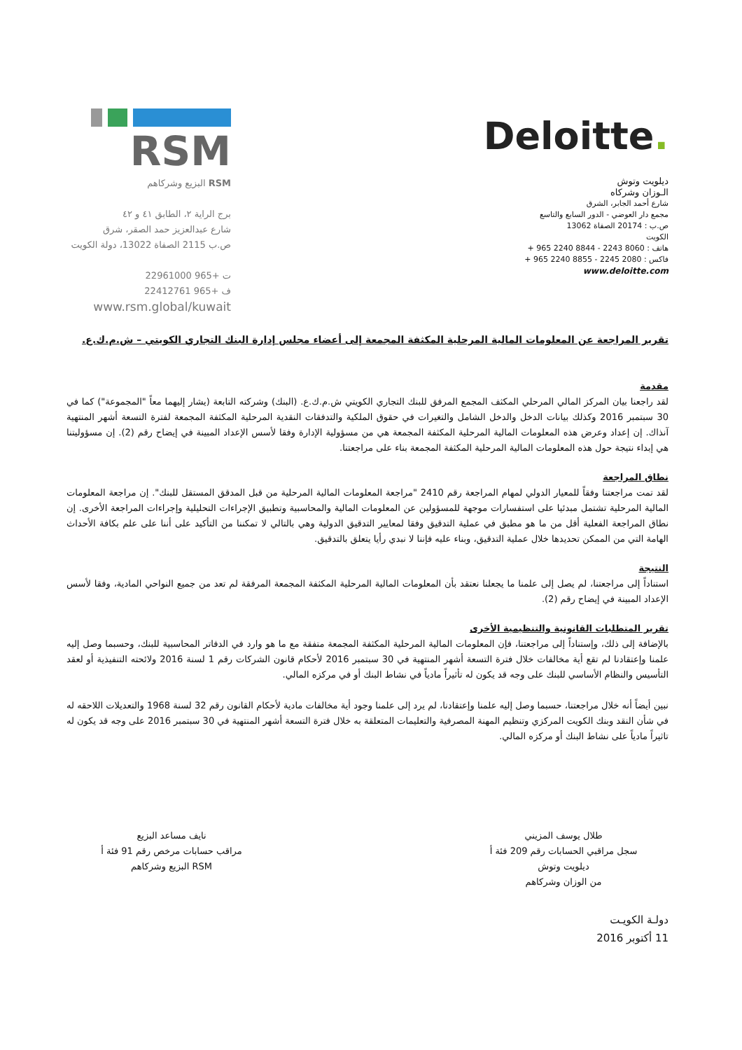RSM
RSM البزيع وشركاهم
برج الراية ٢، الطابق ٤١ و ٤٢
شارع عبدالعزيز حمد الصقر، شرق
ص.ب 2115 الصفاة 13022، دولة الكويت
ت +965 22961000
ف +965 22412761
www.rsm.global/kuwait
Deloitte.
ديلويت وتوش
الـوزان وشركاه
شارع أحمد الجابر، الشرق
مجمع دار العوضي - الدور السابع والتاسع
ص.ب : 20174 الصفاة 13062
الكويت
هاتف : 8060 2243 - 8844 2240 965 +
فاكس : 2080 2245 - 8855 2240 965 +
www.deloitte.com
تقرير المراجعة عن المعلومات المالية المرحلية المكثفة المجمعة إلى أعضاء مجلس إدارة البنك التجاري الكويتي – ش.م.ك.ع.
مقدمة
لقد راجعنا بيان المركز المالي المرحلي المكثف المجمع المرفق للبنك التجاري الكويتي ش.م.ك.ع. (البنك) وشركته التابعة (يشار إليهما معاً "المجموعة") كما في 30 سبتمبر 2016 وكذلك بيانات الدخل والدخل الشامل والتغيرات في حقوق الملكية والتدفقات النقدية المرحلية المكثفة المجمعة لفترة التسعة أشهر المنتهية آنذاك. إن إعداد وعرض هذه المعلومات المالية المرحلية المكثفة المجمعة هي من مسؤولية الإدارة وفقا لأسس الإعداد المبينة في إيضاح رقم (2). إن مسؤوليتنا هي إبداء نتيجة حول هذه المعلومات المالية المرحلية المكثفة المجمعة بناء على مراجعتنا.
نطاق المراجعة
لقد تمت مراجعتنا وفقاً للمعيار الدولي لمهام المراجعة رقم 2410 "مراجعة المعلومات المالية المرحلية من قبل المدقق المستقل للبنك". إن مراجعة المعلومات المالية المرحلية تشتمل مبدئيا على استفسارات موجهة للمسؤولين عن المعلومات المالية والمحاسبية وتطبيق الإجراءات التحليلية وإجراءات المراجعة الأخرى. إن نطاق المراجعة الفعلية أقل من ما هو مطبق في عملية التدقيق وفقا لمعايير التدقيق الدولية وهي بالتالي لا تمكننا من التأكيد على أننا على علم بكافة الأحداث الهامة التي من الممكن تحديدها خلال عملية التدقيق، وبناء عليه فإننا لا نبدي رأيا يتعلق بالتدقيق.
النتيجة
استناداً إلى مراجعتنا، لم يصل إلى علمنا ما يجعلنا نعتقد بأن المعلومات المالية المرحلية المكثفة المجمعة المرفقة لم تعد من جميع النواحي المادية، وفقا لأسس الإعداد المبينة في إيضاح رقم (2).
تقرير المتطلبات القانونية والتنظيمية الأخرى
بالإضافة إلى ذلك، وإستناداً إلى مراجعتنا، فإن المعلومات المالية المرحلية المكثفة المجمعة متفقة مع ما هو وارد في الدفاتر المحاسبية للبنك، وحسبما وصل إليه علمنا وإعتقادنا لم تقع أية مخالفات خلال فترة التسعة أشهر المنتهية في 30 سبتمبر 2016 لأحكام قانون الشركات رقم 1 لسنة 2016 ولائحته التنفيذية أو لعقد التأسيس والنظام الأساسي للبنك على وجه قد يكون له تأثيراً مادياً في نشاط البنك أو في مركزه المالي.
نبين أيضاً أنه خلال مراجعتنا، حسبما وصل إليه علمنا وإعتقادنا، لم يرد إلى علمنا وجود أية مخالفات مادية لأحكام القانون رقم 32 لسنة 1968 والتعديلات اللاحقه له في شأن النقد وبنك الكويت المركزي وتنظيم المهنة المصرفية والتعليمات المتعلقة به خلال فترة التسعة أشهر المنتهية في 30 سبتمبر 2016 على وجه قد يكون له تاثيراً مادياً على نشاط البنك أو مركزه المالي.
طلال يوسف المزيني
سجل مراقبي الحسابات رقم 209 فئة أ
ديلويت وتوش
من الوزان وشركاهم
نايف مساعد البزيع
مراقب حسابات مرخص رقم 91 فئة أ
RSM البزيع وشركاهم
دولـة الكويـت
11 أكتوبر 2016